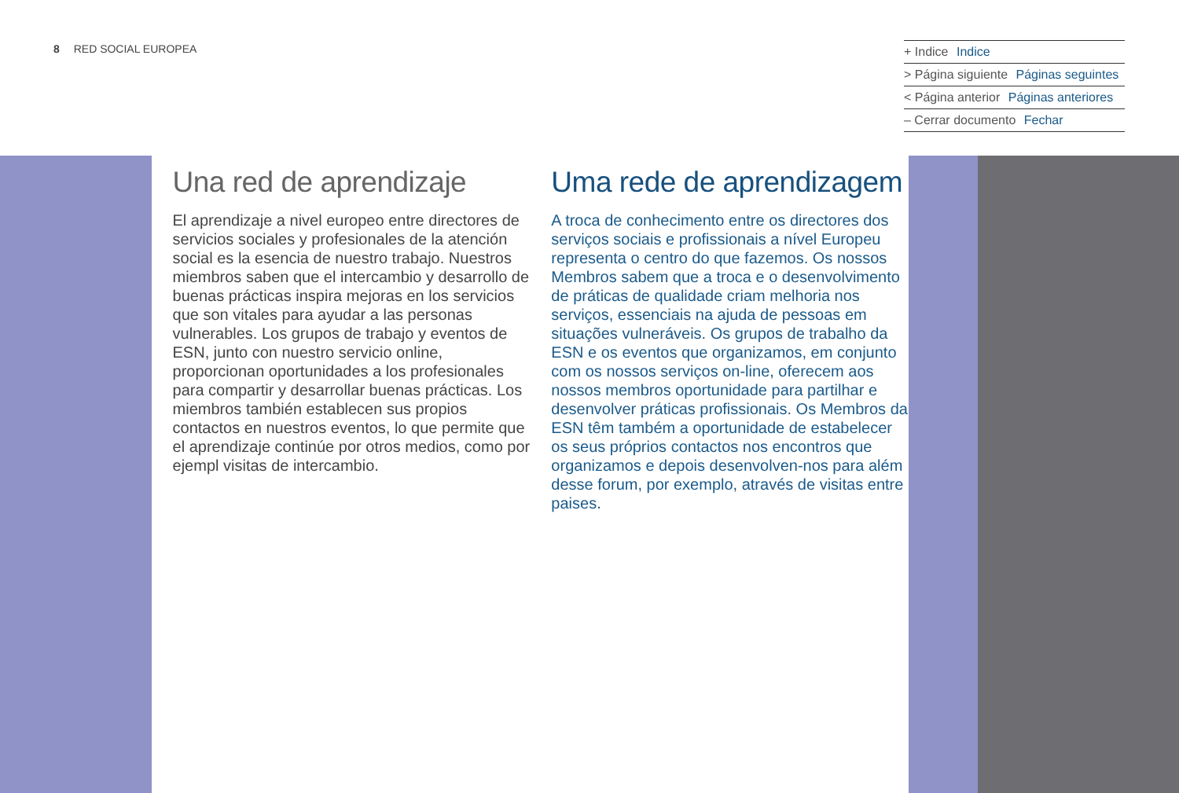8 RED SOCIAL EUROPEA + Indice Indice
> Página siguiente Páginas seguintes
< Página anterior Páginas anteriores
– Cerrar documento Fechar
Una red de aprendizaje
El aprendizaje a nivel europeo entre directores de servicios sociales y profesionales de la atención social es la esencia de nuestro trabajo. Nuestros miembros saben que el intercambio y desarrollo de buenas prácticas inspira mejoras en los servicios que son vitales para ayudar a las personas vulnerables. Los grupos de trabajo y eventos de ESN, junto con nuestro servicio online, proporcionan oportunidades a los profesionales para compartir y desarrollar buenas prácticas. Los miembros también establecen sus propios contactos en nuestros eventos, lo que permite que el aprendizaje continúe por otros medios, como por ejempl visitas de intercambio.
Uma rede de aprendizagem
A troca de conhecimento entre os directores dos serviços sociais e profissionais a nível Europeu representa o centro do que fazemos. Os nossos Membros sabem que a troca e o desenvolvimento de práticas de qualidade criam melhoria nos serviços, essenciais na ajuda de pessoas em situações vulneráveis. Os grupos de trabalho da ESN e os eventos que organizamos, em conjunto com os nossos serviços on-line, oferecem aos nossos membros oportunidade para partilhar e desenvolver práticas profissionais. Os Membros da ESN têm também a oportunidade de estabelecer os seus próprios contactos nos encontros que organizamos e depois desenvolven-nos para além desse forum, por exemplo, através de visitas entre paises.